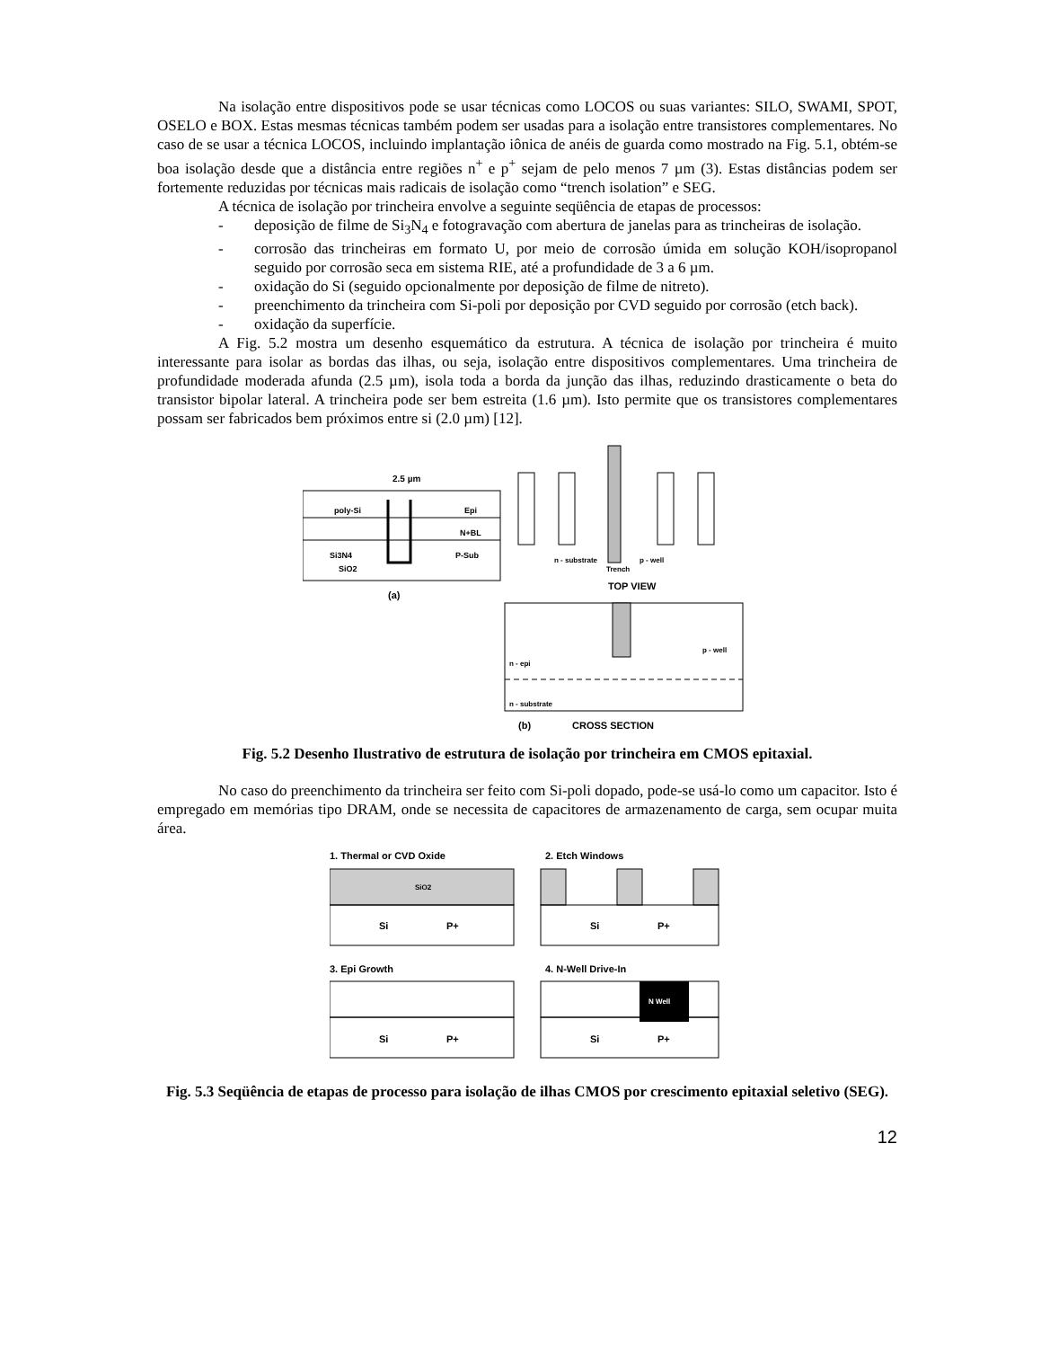Na isolação entre dispositivos pode se usar técnicas como LOCOS ou suas variantes: SILO, SWAMI, SPOT, OSELO e BOX. Estas mesmas técnicas também podem ser usadas para a isolação entre transistores complementares. No caso de se usar a técnica LOCOS, incluindo implantação iônica de anéis de guarda como mostrado na Fig. 5.1, obtém-se boa isolação desde que a distância entre regiões n<sup>+</sup> e p<sup>+</sup> sejam de pelo menos 7 µm (3). Estas distâncias podem ser fortemente reduzidas por técnicas mais radicais de isolação como “trench isolation” e SEG.
A técnica de isolação por trincheira envolve a seguinte seqüência de etapas de processos:
- deposição de filme de Si<sub>3</sub>N<sub>4</sub> e fotogravação com abertura de janelas para as trincheiras de isolação.
- corrosão das trincheiras em formato U, por meio de corrosão úmida em solução KOH/isopropanol seguido por corrosão seca em sistema RIE, até a profundidade de 3 a 6 µm.
- oxidação do Si (seguido opcionalmente por deposição de filme de nitreto).
- preenchimento da trincheira com Si-poli por deposição por CVD seguido por corrosão (etch back).
- oxidação da superfície.
A Fig. 5.2 mostra um desenho esquemático da estrutura. A técnica de isolação por trincheira é muito interessante para isolar as bordas das ilhas, ou seja, isolação entre dispositivos complementares. Uma trincheira de profundidade moderada afunda (2.5 µm), isola toda a borda da junção das ilhas, reduzindo drasticamente o beta do transistor bipolar lateral. A trincheira pode ser bem estreita (1.6 µm). Isto permite que os transistores complementares possam ser fabricados bem próximos entre si (2.0 µm) [12].
2.5 µm
poly-Si
Epi
N+BL
Si3N4
P-Sub
SiO2
(a)
n - substrate
Trench
p - well
TOP VIEW
n - epi
p - well
n - substrate
(b)
CROSS SECTION
Fig. 5.2 Desenho Ilustrativo de estrutura de isolação por trincheira em CMOS epitaxial.
No caso do preenchimento da trincheira ser feito com Si-poli dopado, pode-se usá-lo como um capacitor. Isto é empregado em memórias tipo DRAM, onde se necessita de capacitores de armazenamento de carga, sem ocupar muita área.
1. Thermal or CVD Oxide
2. Etch Windows
SiO2
Si
P+
Si
P+
3. Epi Growth
4. N-Well Drive-In
Si
P+
N Well
Si
P+
Fig. 5.3 Seqüência de etapas de processo para isolação de ilhas CMOS por crescimento epitaxial seletivo (SEG).
12